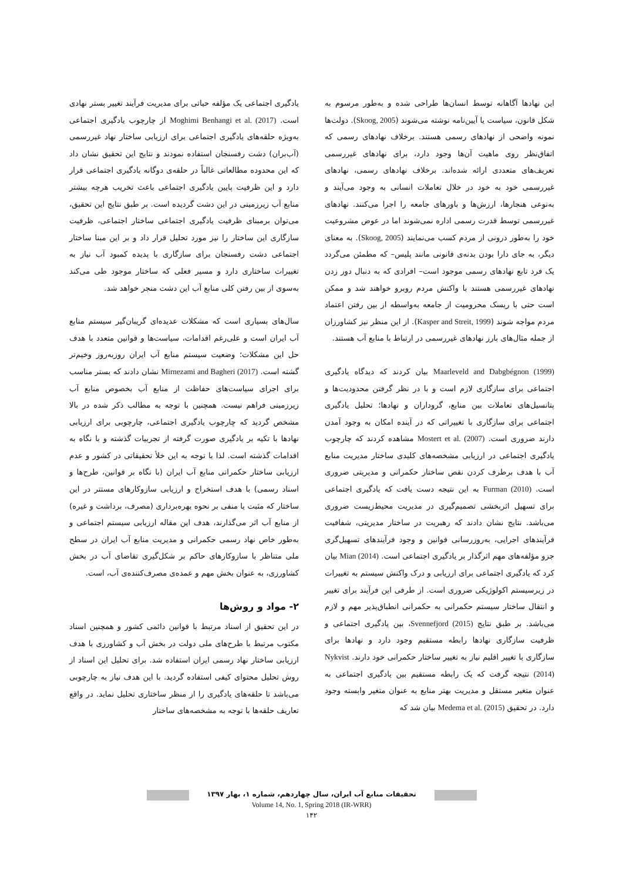این نهادها آگاهانه توسط انسان‌ها طراحی شده و به‌طور مرسوم به شکل قانون، سیاست یا آیین‌نامه نوشته می‌شوند (Skoog, 2005). دولت‌ها نمونه واضحی از نهادهای رسمی هستند. برخلاف نهادهای رسمی که اتفاق‌نظر روی ماهیت آن‌ها وجود دارد، برای نهادهای غیررسمی تعریف‌های متعددی ارائه شده‌اند. برخلاف نهادهای رسمی، نهادهای غیررسمی خود به خود در خلال تعاملات انسانی به وجود می‌آیند و به‌نوعی هنجارها، ارزش‌ها و باورهای جامعه را اجرا می‌کنند. نهادهای غیررسمی توسط قدرت رسمی اداره نمی‌شوند اما در عوض مشروعیت خود را به‌طور درونی از مردم کسب می‌نمایند (Skoog, 2005). به معنای دیگر، به جای دارا بودن بدنه‌ی قانونی مانند پلیس– که مطمئن می‌گردد یک فرد تابع نهادهای رسمی موجود است– افرادی که به دنبال دور زدن نهادهای غیررسمی هستند با واکنش مردم روبرو خواهند شد و ممکن است حتی با ریسک محرومیت از جامعه به‌واسطه از بین رفتن اعتماد مردم مواجه شوند (Kasper and Streit, 1999). از این منظر نیز کشاورزان از جمله مثال‌های بارز نهادهای غیررسمی در ارتباط با منابع آب هستند.
Maarleveld and Dabgbégnon (1999) بیان کردند که دیدگاه یادگیری اجتماعی برای سازگاری لازم است و با در نظر گرفتن محدودیت‌ها و پتانسیل‌های تعاملات بین منابع، گروداران و نهادها؛ تحلیل یادگیری اجتماعی برای سازگاری با تغییراتی که در آینده امکان به وجود آمدن دارند ضروری است. Mostert et al. (2007) مشاهده کردند که چارچوب یادگیری اجتماعی در ارزیابی مشخصه‌های کلیدی ساختار مدیریت منابع آب با هدف برطرف کردن نقص ساختار حکمرانی و مدیریتی ضروری است. Furman (2010) به این نتیجه دست یافت که یادگیری اجتماعی برای تسهیل اثربخشی تصمیم‌گیری در مدیریت محیط‌زیست ضروری می‌باشد. نتایج نشان دادند که رهبریت در ساختار مدیریتی، شفافیت فرآیندهای اجرایی، به‌روزرسانی قوانین و وجود فرآیندهای تسهیل‌گری جزو مؤلفه‌های مهم اثرگذار بر یادگیری اجتماعی است. Mian (2014) بیان کرد که یادگیری اجتماعی برای ارزیابی و درک واکنش سیستم به تغییرات در زیرسیستم اکولوژیکی ضروری است. از طرفی این فرآیند برای تغییر و انتقال ساختار سیستم حکمرانی به حکمرانی انطباق‌پذیر مهم و لازم می‌باشد. بر طبق نتایج Svennefjord (2015)، بین یادگیری اجتماعی و ظرفیت سازگاری نهادها رابطه مستقیم وجود دارد و نهادها برای سازگاری با تغییر اقلیم نیاز به تغییر ساختار حکمرانی خود دارند. Nykvist (2014) نتیجه گرفت که یک رابطه مستقیم بین یادگیری اجتماعی به عنوان متغیر مستقل و مدیریت بهتر منابع به عنوان متغیر وابسته وجود دارد. در تحقیق Medema et al. (2015) بیان شد که
یادگیری اجتماعی یک مؤلفه حیاتی برای مدیریت فرآیند تغییر بستر نهادی است. Moghimi Benhangi et al. (2017) از چارچوب یادگیری اجتماعی به‌ویژه حلقه‌های یادگیری اجتماعی برای ارزیابی ساختار نهاد غیررسمی (آب‌بران) دشت رفسنجان استفاده نمودند و نتایج این تحقیق نشان داد که این محدوده مطالعاتی غالباً در حلقه‌ی دوگانه یادگیری اجتماعی قرار دارد و این ظرفیت پایین یادگیری اجتماعی باعث تخریب هرچه بیشتر منابع آب زیرزمینی در این دشت گردیده است. بر طبق نتایج این تحقیق، می‌توان برمبنای ظرفیت یادگیری اجتماعی ساختار اجتماعی، ظرفیت سازگاری این ساختار را نیز مورد تحلیل قرار داد و بر این مبنا ساختار اجتماعی دشت رفسنجان برای سازگاری با پدیده کمبود آب نیاز به تغییرات ساختاری دارد و مسیر فعلی که ساختار موجود طی می‌کند به‌سوی از بین رفتن کلی منابع آب این دشت منجر خواهد شد.
سال‌های بسیاری است که مشکلات عدیده‌ای گریبان‌گیر سیستم منابع آب ایران است و علی‌رغم اقدامات، سیاست‌ها و قوانین متعدد با هدف حل این مشکلات؛ وضعیت سیستم منابع آب ایران روزبه‌روز وخیم‌تر گشته است. Mirnezami and Bagheri (2017) نشان دادند که بستر مناسب برای اجرای سیاست‌های حفاظت از منابع آب بخصوص منابع آب زیرزمینی فراهم نیست. همچنین با توجه به مطالب ذکر شده در بالا مشخص گردید که چارچوب یادگیری اجتماعی، چارچوبی برای ارزیابی نهادها با تکیه بر یادگیری صورت گرفته از تجربیات گذشته و با نگاه به اقدامات گذشته است. لذا با توجه به این خلأ تحقیقاتی در کشور و عدم ارزیابی ساختار حکمرانی منابع آب ایران (با نگاه بر قوانین، طرح‌ها و اسناد رسمی) با هدف استخراج و ارزیابی سازوکارهای مستتر در این ساختار که مثبت یا منفی بر نحوه بهره‌برداری (مصرف، برداشت و غیره) از منابع آب اثر می‌گذارند، هدف این مقاله ارزیابی سیستم اجتماعی و به‌طور خاص نهاد رسمی حکمرانی و مدیریت منابع آب ایران در سطح ملی متناظر با سازوکارهای حاکم بر شکل‌گیری تقاضای آب در بخش کشاورزی، به عنوان بخش مهم و عمده‌ی مصرف‌کننده‌ی آب، است.
۲- مواد و روش‌ها
در این تحقیق از اسناد مرتبط با قوانین دائمی کشور و همچنین اسناد مکتوب مرتبط با طرح‌های ملی دولت در بخش آب و کشاورزی با هدف ارزیابی ساختار نهاد رسمی ایران استفاده شد. برای تحلیل این اسناد از روش تحلیل محتوای کیفی استفاده گردید. با این هدف نیاز به چارچوبی می‌باشد تا حلقه‌های یادگیری را از منظر ساختاری تحلیل نماید. در واقع تعاریف حلقه‌ها با توجه به مشخصه‌های ساختار
تحقیقات منابع آب ایران، سال چهاردهم، شماره ۱، بهار ۱۳۹۷
Volume 14, No. 1, Spring 2018 (IR-WRR)
۱۴۲